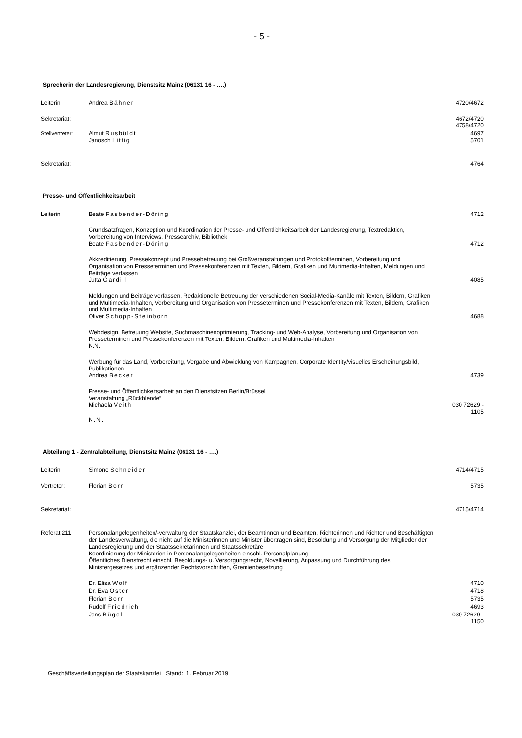- 5 -
Sprecherin der Landesregierung, Dienstsitz Mainz (06131 16 - ….)
| Leiterin: | Andrea Bähner | 4720/4672 |
| Sekretariat: | | 4672/4720 4758/4720 |
| Stellvertreter: | Almut Rusbüldt Janosch Littig | 4697 5701 |
| Sekretariat: | | 4764 |
Presse- und Öffentlichkeitsarbeit
| Leiterin: | Beate Fasbender-Döring | 4712 |
| | Grundsatzfragen, Konzeption und Koordination der Presse- und Öffentlichkeitsarbeit der Landesregierung, Textredaktion, Vorbereitung von Interviews, Pressearchiv, Bibliothek Beate Fasbender-Döring | 4712 |
| | Akkreditierung, Pressekonzept und Pressebetreuung bei Großveranstaltungen und Protokollterminen, Vorbereitung und Organisation von Presseterminen und Pressekonferenzen mit Texten, Bildern, Grafiken und Multimedia-Inhalten, Meldungen und Beiträge verfassen Jutta Gardill | 4085 |
| | Meldungen und Beiträge verfassen, Redaktionelle Betreuung der verschiedenen Social-Media-Kanäle mit Texten, Bildern, Grafiken und Multimedia-Inhalten, Vorbereitung und Organisation von Presseterminen und Pressekonferenzen mit Texten, Bildern, Grafiken und Multimedia-Inhalten Oliver Schopp-Steinborn | 4688 |
| | Webdesign, Betreuung Website, Suchmaschinenoptimierung, Tracking- und Web-Analyse, Vorbereitung und Organisation von Presseterminen und Pressekonferenzen mit Texten, Bildern, Grafiken und Multimedia-Inhalten N.N. | |
| | Werbung für das Land, Vorbereitung, Vergabe und Abwicklung von Kampagnen, Corporate Identity/visuelles Erscheinungsbild, Publikationen Andrea Becker | 4739 |
| | Presse- und Öffentlichkeitsarbeit an den Dienstsitzen Berlin/Brüssel Veranstaltung „Rückblende“ Michaela Veith | 030 72629 - 1105 |
| | N.N. | |
Abteilung 1 - Zentralabteilung, Dienstsitz Mainz (06131 16 - ….)
| Leiterin: | Simone Schneider | 4714/4715 |
| Vertreter: | Florian Born | 5735 |
| Sekretariat: | | 4715/4714 |
| Referat 211 | Personalangelegenheiten/-verwaltung der Staatskanzlei, der Beamtinnen und Beamten, Richterinnen und Richter und Beschäftigten der Landesverwaltung, die nicht auf die Ministerinnen und Minister übertragen sind, Besoldung und Versorgung der Mitglieder der Landesregierung und der Staatssekretärinnen und Staatssekretäre Koordinierung der Ministerien in Personalangelegenheiten einschl. Personalplanung Öffentliches Dienstrecht einschl. Besoldungs- u. Versorgungsrecht, Novellierung, Anpassung und Durchführung des Ministergesetzes und ergänzender Rechtsvorschriften, Gremienbesetzung | |
| | Dr. Elisa Wolf | 4710 |
| | Dr. Eva Oster | 4718 |
| | Florian Born | 5735 |
| | Rudolf Friedrich | 4693 |
| | Jens Bügel | 030 72629 - 1150 |
Geschäftsverteilungsplan der Staatskanzlei Stand: 1. Februar 2019